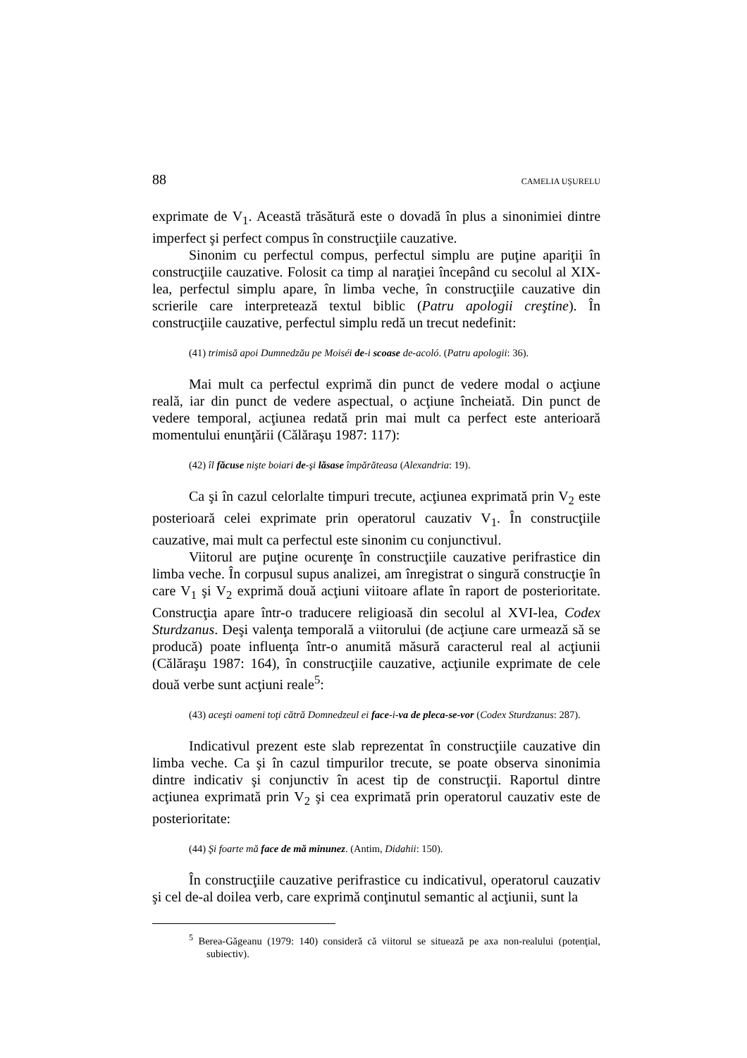88 CAMELIA UŞURELU
exprimate de V<sub>1</sub>. Această trăsătură este o dovadă în plus a sinonimiei dintre imperfect şi perfect compus în construcţiile cauzative.
Sinonim cu perfectul compus, perfectul simplu are puţine apariţii în construcţiile cauzative. Folosit ca timp al naraţiei începând cu secolul al XIX-lea, perfectul simplu apare, în limba veche, în construcţiile cauzative din scrierile care interpretează textul biblic (Patru apologii creştine). În construcţiile cauzative, perfectul simplu redă un trecut nedefinit:
(41) trimisă apoi Dumnedzău pe Moiséi de-i scoase de-acoló. (Patru apologii: 36).
Mai mult ca perfectul exprimă din punct de vedere modal o acţiune reală, iar din punct de vedere aspectual, o acţiune încheiată. Din punct de vedere temporal, acţiunea redată prin mai mult ca perfect este anterioară momentului enunţării (Călăraşu 1987: 117):
(42) îl făcuse nişte boiari de-şi lăsase împărăteasa (Alexandria: 19).
Ca şi în cazul celorlalte timpuri trecute, acţiunea exprimată prin V<sub>2</sub> este posterioară celei exprimate prin operatorul cauzativ V<sub>1</sub>. În construcţiile cauzative, mai mult ca perfectul este sinonim cu conjunctivul.
Viitorul are puţine ocurenţe în construcţiile cauzative perifrastice din limba veche. În corpusul supus analizei, am înregistrat o singură construcţie în care V<sub>1</sub> şi V<sub>2</sub> exprimă două acţiuni viitoare aflate în raport de posterioritate. Construcţia apare într-o traducere religioasă din secolul al XVI-lea, Codex Sturdzanus. Deşi valenţa temporală a viitorului (de acţiune care urmează să se producă) poate influenţa într-o anumită măsură caracterul real al acţiunii (Călăraşu 1987: 164), în construcţiile cauzative, acţiunile exprimate de cele două verbe sunt acţiuni reale<sup>5</sup>:
(43) aceşti oameni toţi cătră Domnedzeul ei face-i-va de pleca-se-vor (Codex Sturdzanus: 287).
Indicativul prezent este slab reprezentat în construcţiile cauzative din limba veche. Ca şi în cazul timpurilor trecute, se poate observa sinonimia dintre indicativ şi conjunctiv în acest tip de construcţii. Raportul dintre acţiunea exprimată prin V<sub>2</sub> şi cea exprimată prin operatorul cauzativ este de posterioritate:
(44) Şi foarte mă face de mă minunez. (Antim, Didahii: 150).
În construcţiile cauzative perifrastice cu indicativul, operatorul cauzativ şi cel de-al doilea verb, care exprimă conţinutul semantic al acţiunii, sunt la
<sup>5</sup> Berea-Găgeanu (1979: 140) consideră că viitorul se situează pe axa non-realului (potenţial, subiectiv).